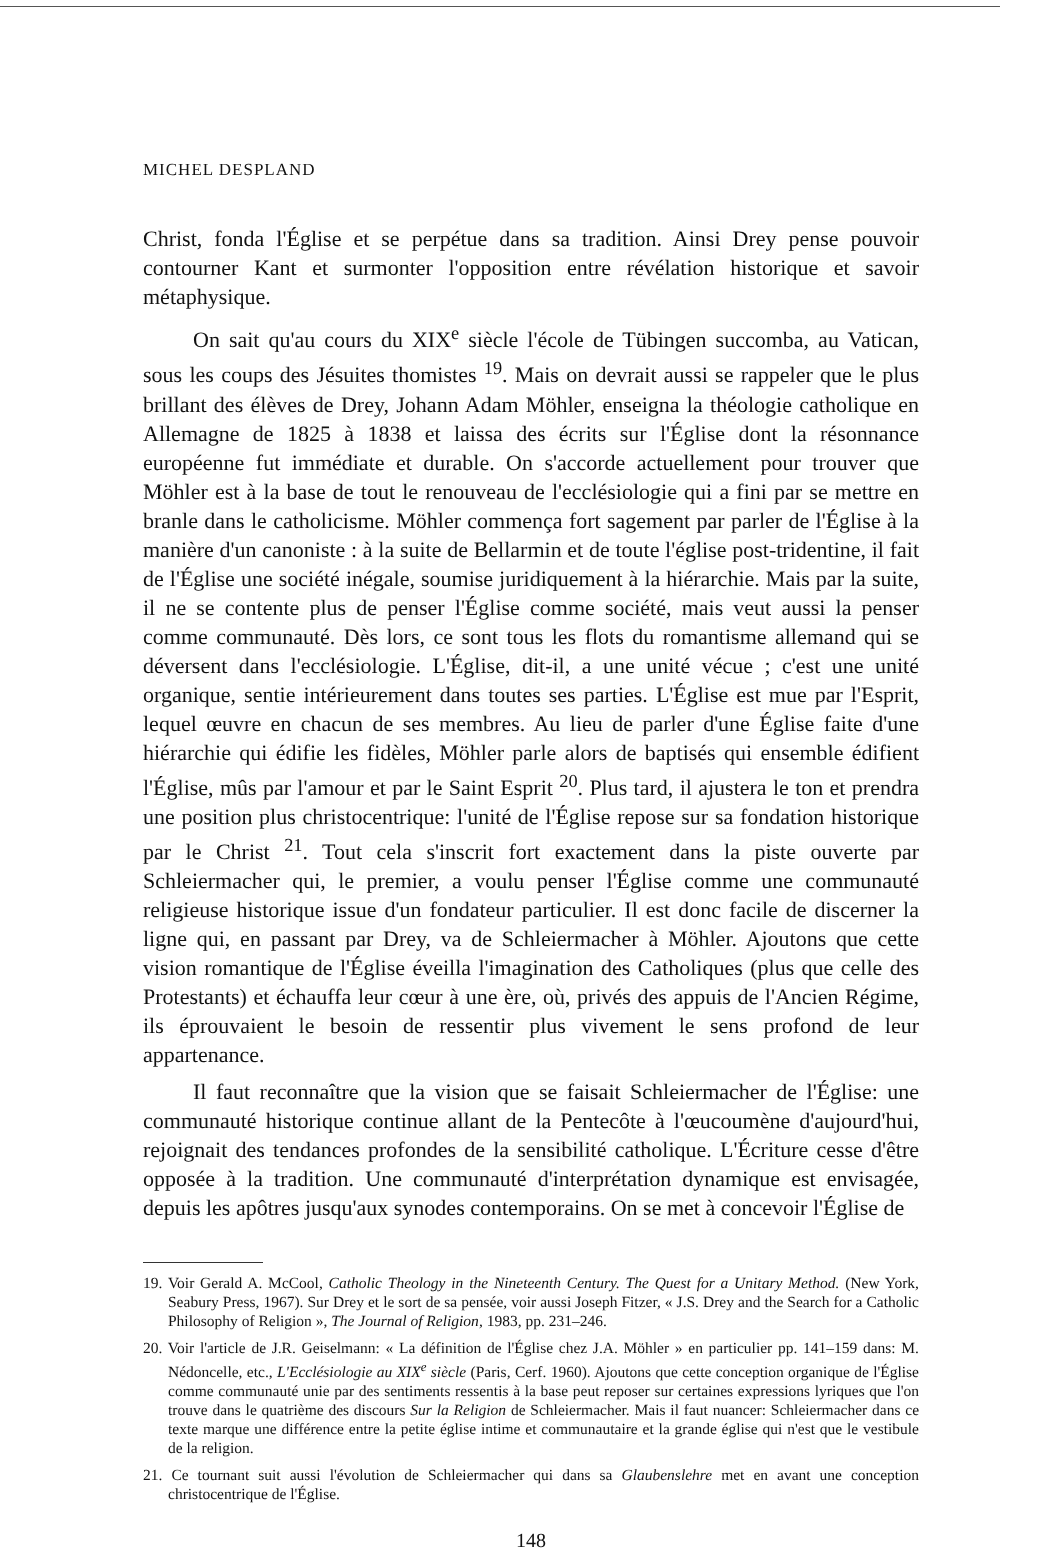MICHEL DESPLAND
Christ, fonda l'Église et se perpétue dans sa tradition. Ainsi Drey pense pouvoir contourner Kant et surmonter l'opposition entre révélation historique et savoir métaphysique.
On sait qu'au cours du XIX<sup>e</sup> siècle l'école de Tübingen succomba, au Vatican, sous les coups des Jésuites thomistes <sup>19</sup>. Mais on devrait aussi se rappeler que le plus brillant des élèves de Drey, Johann Adam Möhler, enseigna la théologie catholique en Allemagne de 1825 à 1838 et laissa des écrits sur l'Église dont la résonnance européenne fut immédiate et durable. On s'accorde actuellement pour trouver que Möhler est à la base de tout le renouveau de l'ecclésiologie qui a fini par se mettre en branle dans le catholicisme. Möhler commença fort sagement par parler de l'Église à la manière d'un canoniste : à la suite de Bellarmin et de toute l'église post-tridentine, il fait de l'Église une société inégale, soumise juridiquement à la hiérarchie. Mais par la suite, il ne se contente plus de penser l'Église comme société, mais veut aussi la penser comme communauté. Dès lors, ce sont tous les flots du romantisme allemand qui se déversent dans l'ecclésiologie. L'Église, dit-il, a une unité vécue ; c'est une unité organique, sentie intérieurement dans toutes ses parties. L'Église est mue par l'Esprit, lequel œuvre en chacun de ses membres. Au lieu de parler d'une Église faite d'une hiérarchie qui édifie les fidèles, Möhler parle alors de baptisés qui ensemble édifient l'Église, mûs par l'amour et par le Saint Esprit <sup>20</sup>. Plus tard, il ajustera le ton et prendra une position plus christocentrique: l'unité de l'Église repose sur sa fondation historique par le Christ <sup>21</sup>. Tout cela s'inscrit fort exactement dans la piste ouverte par Schleiermacher qui, le premier, a voulu penser l'Église comme une communauté religieuse historique issue d'un fondateur particulier. Il est donc facile de discerner la ligne qui, en passant par Drey, va de Schleiermacher à Möhler. Ajoutons que cette vision romantique de l'Église éveilla l'imagination des Catholiques (plus que celle des Protestants) et échauffa leur cœur à une ère, où, privés des appuis de l'Ancien Régime, ils éprouvaient le besoin de ressentir plus vivement le sens profond de leur appartenance.
Il faut reconnaître que la vision que se faisait Schleiermacher de l'Église: une communauté historique continue allant de la Pentecôte à l'œucoumène d'aujourd'hui, rejoignait des tendances profondes de la sensibilité catholique. L'Écriture cesse d'être opposée à la tradition. Une communauté d'interprétation dynamique est envisagée, depuis les apôtres jusqu'aux synodes contemporains. On se met à concevoir l'Église de
19. Voir Gerald A. McCool, Catholic Theology in the Nineteenth Century. The Quest for a Unitary Method. (New York, Seabury Press, 1967). Sur Drey et le sort de sa pensée, voir aussi Joseph Fitzer, « J.S. Drey and the Search for a Catholic Philosophy of Religion », The Journal of Religion, 1983, pp. 231–246.
20. Voir l'article de J.R. Geiselmann: « La définition de l'Église chez J.A. Möhler » en particulier pp. 141–159 dans: M. Nédoncelle, etc., L'Ecclésiologie au XIX<sup>e</sup> siècle (Paris, Cerf. 1960). Ajoutons que cette conception organique de l'Église comme communauté unie par des sentiments ressentis à la base peut reposer sur certaines expressions lyriques que l'on trouve dans le quatrième des discours Sur la Religion de Schleiermacher. Mais il faut nuancer: Schleiermacher dans ce texte marque une différence entre la petite église intime et communautaire et la grande église qui n'est que le vestibule de la religion.
21. Ce tournant suit aussi l'évolution de Schleiermacher qui dans sa Glaubenslehre met en avant une conception christocentrique de l'Église.
148